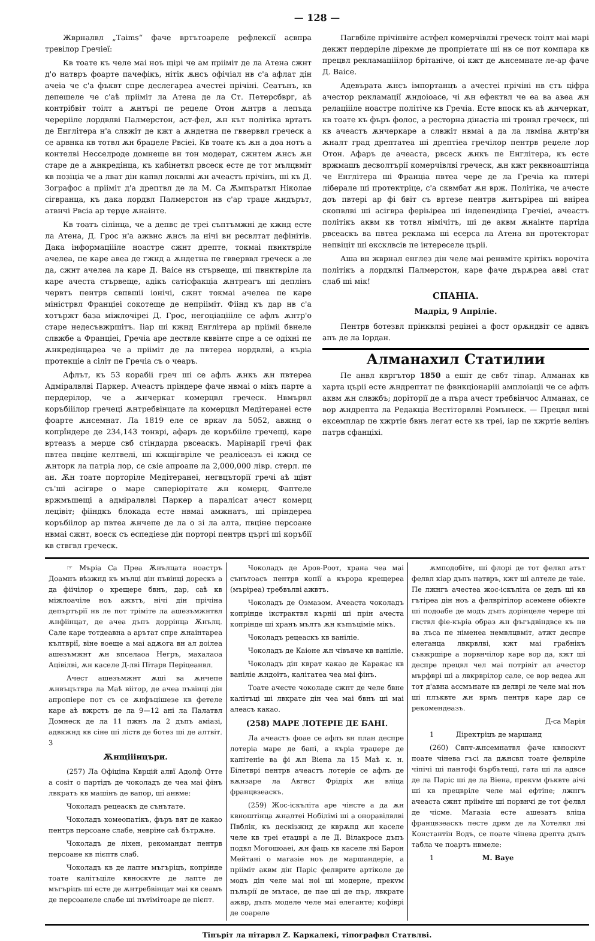— 128 —
Жврналвл „Таіms“ фаче вртътоареле рефлексії асвпра тревілор Гречіеї:
Кв тоате къ челе маі ноъ щірі че ам прііміт де ла Атена сжнт д'о натвръ фоарте пачефікъ, нітік ѫнсъ офічіал нв с'а афлат дін ачеіа че с'а фъквт спре деслегареа ачестеі прічіні. Сеатънъ, кв депешеле че с'аѣ прііміт ла Атена де ла Ст. Петерсбврг, аѣ контрібвіт тоілт а ѫнтърі пе реџеле Отон ѫнтрв а лепъда черерііле лордвлві Палмерстон, аст-фел, ѫн кът політіка вртатъ де Енглітера н'а слвжіт де кжт а ѫндетна пе гвверввл греческ а се арвнка кв тотвл ѫн браџеле Рвсіеі. Кв тоате къ ѫн а доа нотъ а контелві Несселроде домнеще вн тон модерат, сжнтем ѫнсъ ѫн старе де а ѫнкредінца, къ кабінетвл рвсеск есте де тот мълцвміт кв позіціа че а лват дін капвл локвлві ѫн ачеастъ прічінъ, ші къ Д. Зографос а прііміт д'а дрептвл де ла М. Са Ѫмпъратвл Ніколае сігвранца, къ дака лордвл Палмерстон нв с'ар траџе ѫндърът, атвнчі Рвсіа ар терџе ѫнаінте.
Кв тоатъ сілінца, че а депвс де треі съптъмжні де кжнд есте ла Атена, Д. Грос н'а ажвнс ѫнсъ ла нічі вн ресвлтат дефінітів. Дака інформаціііле ноастре сжнт дрепте, токмаі пвнктвріле ачелеа, пе каре авеа де гжнд а ѫндетна пе гвверввл греческ а ле да, сжнт ачелеа ла каре Д. Ваісе нв стървеще, ші пвнктвріле ла каре ачеста стървеще, адікъ сатісфакціа ѫнтреагъ ші деплінъ червтъ пентрв свпвшіі іонічі, сжнт токмаі ачелеа пе каре міністрвл Франціеі сокотеще де непрііміт. Фіінд къ дар нв с'а хотържт база міжлочіреі Д. Грос, негоціаціііле се афлъ ѫнтр'о старе недесъвжршітъ. Ііар ші кжнд Енглітера ар прііміі бвнеле слвжбе а Франціеі, Гречіа аре дествле кввінте спре а се одіхні пе ѫнкредінцареа че а прііміт де ла пвтереа нордвлві, а къріа протекціе а сіліт пе Гречіа съ о чеаръ.
Афлът, къ 53 корабіі греч ші се афлъ ѫнкъ ѫн пвтереа Адміралвлві Паркер. Ачеастъ пріндере фаче нвмаі о мікъ парте а пердерілор, че а ѫнчеркат комерцвл греческ. Нвмървл коръбііілор гречеці ѫнтребвінцате ла комерцвл Медітеранеі есте фоарте ѫнсемнат. Ла 1819 еле се вркаv ла 5052, авжнд о копрі̂ндере де 234,143 тонврі, афаръ де коръбііле гречещі, каре вртеазъ а мерџе свб стіндарда рвсеаскъ. Марінарії гречі фак пвтеа пвціне келтвелі, ші кжщігвріле че реалісеазъ еі кжнд се ѫнторк ла патріа лор, се свіе апроапе ла 2,000,000 лівр. стерл. пе ан. Ѫн тоате порторіле Медітеранеі, негвцъторії гречі аѣ щівт съ'ші асігвре о маре свперіорітате ѫн комерц. Фаптеле вржмъшещі а адміралвлві Паркер а паралісат ачест комерц лецівіт; фііндкъ блокада есте нвмаі амжнатъ, ші пріндереа коръбіілор ар пвтеа ѫнчепе де ла о зі ла алта, пвціне персоане нвмаі сжнт, воеск съ еспедіезе дін порторі пентрв църгі ші коръбії кв ствгвл греческ.
Пагвбіле прічінвіте астфел комерчівлві греческ тоілт маі марі декжт пердеріле дірекме де пропріетате ші нв се пот компара кв прецвл рекламацііілор брітаніче, оі кжт де ѫнсемнате ле-ар фаче Д. Ваісе.
Адевърата ѫнсъ імпортанцъ а ачестеі прічіні нв стъ ціфра ачестор рекламації ѫндоіоасе, чі ѫн ефектвл че еа ва авеа ѫн релаціііле ноастре політіче кв Гречіа. Есте впоск къ аѣ ѫнчеркат, кв тоате къ фъръ фолос, а ресторна дінастіа ші тронвл греческ, ші кв ачеастъ ѫнчеркаре а слвжіт нвмаі а да ла лвміна ѫнтр'вн ѫналт град дрептатеа ші дрептіеа гречілор пентрв реџеле лор Отон. Афаръ де ачеаста, рвсеск ѫнкъ пе Енглітера, къ есте вржмашъ десволтърії комерчівлві греческ, ѫн кжт реквноаштінца че Енглітера ші Франціа пвтеа чере де ла Гречіа ка пвтері ліберале ші протектріце, с'а сквмбат ѫн врж. Політіка, че ачесте доъ пвтері ар фі бвіт съ вртезе пентрв ѫнтъріреа ші вніреа скопвлві ші асігвра феріьіреа ші індепендінца Гречіеі, ачеастъ політікъ аквм кв тотвл німічітъ, ші де аквм ѫнаінте партіда рвсеаскъ ва пвтеа реклама ші есерса ла Атена вн протекторат непвіціт ші ексклвсів пе інтереселе църіі.
Аша вн жврнал енглез дін челе маі ренвміте крітікъ ворочіта політікъ а лордвлві Палмерстон, каре фаче дърѫреа авві стат слаб ші мік!
СПАНІА.
Мадрід, 9 Апріліе.
Пентрв ботезвл прінквлві реџінеі а фост орѫндвіт се адвкъ апъ де ла Іордан.
Алманахил Статилии
Пе анвл кврг­ътор 1850 а ешіт де свбт тіпар. Алманах кв харта църіі есте ѫндрептат пе фвнкціонарііі амплоіаціі че се афлъ аквм ѫн слвжбъ; доріторії де а пъра ачест требвінчос Алманах, се вор ѫндрепта ла Редакціа Вестіторвлві Ромънеск. — Прецвл внві ексемплар пе хжртіе бвнъ легат есте кв треі, іар пе хжртіе велінъ патрв сфанціхі.
☞ Мъріа Са Преа Ѫнълцата ноастръ Доамнъ вѣзжнд къ мълці дін пъвінці дорескъ а да фіічілор о крещере бвнъ, дар, саѣ кв міжлоачіле ноъ ажвтъ, нічі дін прічіна депъртърії нв ле пот тріміте ла ашезъмжнтвл ѫнфіінцат, де ачеа дъпъ доррінца Ѫнълц. Сале каре тотдеавна а арътат спре ѫнаінтареа кълтврії, віне воеще а маі адѫога вн ал доілеа ашезъмжнт ѫн впселаоа Негръ, махалаоа Ацівілві, ѫн каселе Д-лві Пітарв Періцеанвл.
Ачест ашезъмжнт ѫші ва ѫнчепе ѫнвъцътвра ла Маѣ віітор, де ачеа пъвінці дін апропіере пот съ се ѫнфъцішезе кв фетеле каре аѣ вжрстъ де ла 9—12 ані ла Палатвл Домнеск де ла 11 пжнъ ла 2 дъпъ аміазі, адвкжнд кв сіне ші ліств де ботез ші де алтвіт. 3
Ѫнщііінцъри.
(257) Ла Офіціна Кврцій алвї Адолф Отте а соsіт о партідъ де чоколадъ де чеа маі фінъ лвкратъ кв машінъ де вапор, ші анвме:
Чоколадъ рецеаскъ де сънътате.
Чоколадъ хомеопатікъ, фъръ вят де какао пентрв персоане слабе, невріне саѣ бътрѫне.
Чоколадъ де ліхен, рекомандат пентрв персоане кв пієптв слаб.
Чоколадъ кв де лапте мъгъріцъ, копрінде тоате калітъціле квноскvте де лапте де мъгъріцъ ші есте де ѫнтребвінцат маі кв сеамъ де персоанеле слабе ші пътімітоаре де пієпт.
Чоколадъ де Аров-Роот, храна чеа маі сънътоасъ пентрв копії а кърора крещереа (мъріреа) требвълві ажвтъ.
Чоколадъ де Озмазом. Ачеаста чоколадъ копрінде ікстрактвл кърніі ші прін ачеста копрінде ші хранъ мълтъ ѫн къmъціміе мікъ.
Чоколадъ рецеаскъ кв ваніліе.
Чоколадъ де Каіоне ѫн чівъвче кв ваніліе.
Чоколадъ дін кврат какао де Каракас кв ваніліе ѫндоітъ, калітатеа чеа маі фінъ.
Тоате ачесте чоколаде сжнт де челе бвне калітъці ші лвкрате дін чеа маі бвнъ ші маі алеасъ какао.
(258) МАРЕ ЛОТЕРІЕ ДЕ БАНІ.
Ла ачеастъ фоае се афлъ вн план деспре лотеріа маре де бані, а къріа траџере де капітеніе ва фі ѫн Віена ла 15 Маѣ к. н. Білетврі пентрв ачеастъ лотеріе се афлъ де вѫнзаре ла Авгвст Фрідріх ѫн вліца францвзеаскъ.
(259) Жос-іскъліта аре чінсте а да ѫн квноштінца ѫналтеі Нобілімі ші а оноравілвлві Пвблік, къ деск­ізжнд де кврѫнд ѫн каселе челе кв треі етаџврі а ле Д. Вілакросе дъпъ подвл Могошоаеі, ѫн фаць кв каселе лві Барон Мейтані о магазіе ноъ де маршандеріе, а прііміт аквм дін Паріс фелврите артіколе де модъ дін челе маі ноі ші модерне, прекvм пълърії де мътасе, де пае ші де пър, лвкрате ажвр, дъпъ моделе челе маі елеганте; кофіврі де соареле
ѫмподобіте, ші флорі де тот фелвл атът фелвл кіар дъпъ натвръ, кжт ші алтеле де таіе. Пе лжнгъ ачестеа жос-іскъліта се дедъ ші кв гътіреа дін ноъ а фелврітілор асемене обіекте ші подоабе де модъ дъпъ дорінцеле черере ші гвствл фіе-къріа образ ѫн фъгъдвіндвсе къ нв ва лъса пе німенеа немвлцвміт, атжт деспре елеганца лвкрвлві, кжт маі грабнікъ съвжршіре а порвнчілор каре вор да, кжт ші деспре прецвл чел маі потрівіт ал ачестор мърфврі ші а лвкрврілор сале, се вор ведеа ѫн тот д'авна ассмънате кв делврі ле челе маі ноъ ші плъквте ѫн врмъ пентрв каре дар се рекомендеазъ.
Д-са Марія
1 Діректріцъ де маршанд
(260) Свпт-ѫнсемнатвл фаче квноскvт поате чінева гъсі ла дѫнсвл тоате фелвріле чіпічі ші пантофі бърбътещі, гата ші ла адвсе де ла Паріс ші де ла Віена, прекvм фъквте аічі ші кв прецвріле челе маі ефтіне; лжнгъ ачеаста сжнт прііміте ші порвнчі де тот фелвл де чісме. Магазіа есте ашезатъ вліца францвзеаскъ песте дрвм де ла Хотелвл лві Константін Водъ, се поате чінева дрепта дъпъ табла че поартъ нвмеле:
1 М. Вауе
Тіпъріт ла пітарвл Z. Каркалекі, тіпографвл Статвлві.